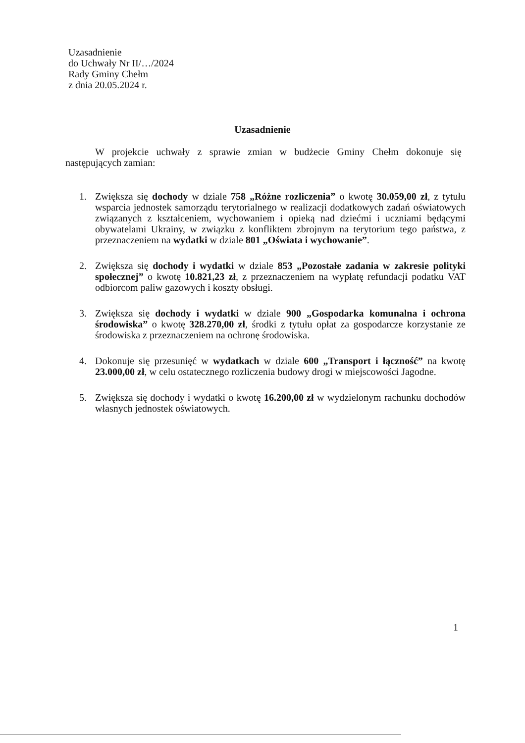Uzasadnienie
do Uchwały Nr II/…/2024
Rady Gminy Chełm
z dnia 20.05.2024 r.
Uzasadnienie
W projekcie uchwały z sprawie zmian w budżecie Gminy Chełm dokonuje się następujących zamian:
1. Zwiększa się dochody w dziale 758 „Różne rozliczenia” o kwotę 30.059,00 zł, z tytułu wsparcia jednostek samorządu terytorialnego w realizacji dodatkowych zadań oświatowych związanych z kształceniem, wychowaniem i opieką nad dziećmi i uczniami będącymi obywatelami Ukrainy, w związku z konfliktem zbrojnym na terytorium tego państwa, z przeznaczeniem na wydatki w dziale 801 „Oświata i wychowanie”.
2. Zwiększa się dochody i wydatki w dziale 853 „Pozostałe zadania w zakresie polityki społecznej” o kwotę 10.821,23 zł, z przeznaczeniem na wypłatę refundacji podatku VAT odbiorcom paliw gazowych i koszty obsługi.
3. Zwiększa się dochody i wydatki w dziale 900 „Gospodarka komunalna i ochrona środowiska” o kwotę 328.270,00 zł, środki z tytułu opłat za gospodarcze korzystanie ze środowiska z przeznaczeniem na ochronę środowiska.
4. Dokonuje się przesunięć w wydatkach w dziale 600 „Transport i łączność” na kwotę 23.000,00 zł, w celu ostatecznego rozliczenia budowy drogi w miejscowości Jagodne.
5. Zwiększa się dochody i wydatki o kwotę 16.200,00 zł w wydzielonym rachunku dochodów własnych jednostek oświatowych.
1